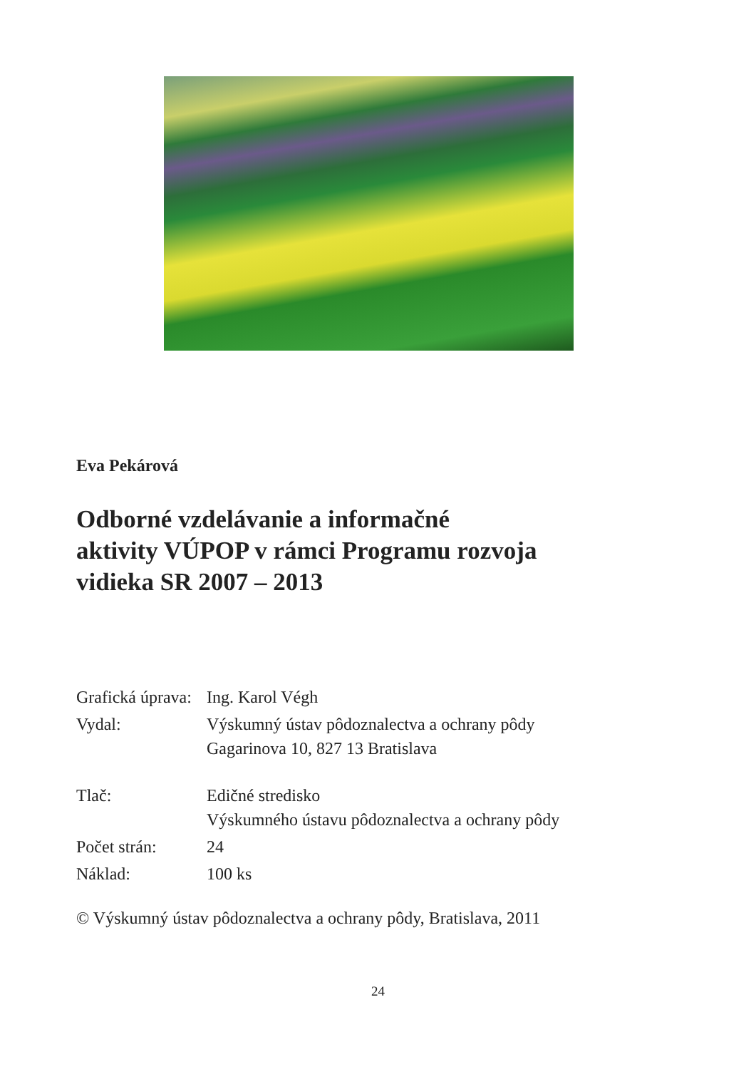Eva Pekárová
Odborné vzdelávanie a informačné
aktivity VÚPOP v rámci Programu rozvoja
vidieka SR 2007 – 2013
| Grafická úprava: | Ing. Karol Végh |
| Vydal: | Výskumný ústav pôdoznalectva a ochrany pôdy Gagarinova 10, 827 13 Bratislava |
| Tlač: | Edičné stredisko Výskumného ústavu pôdoznalectva a ochrany pôdy |
| Počet strán: | 24 |
| Náklad: | 100 ks |
© Výskumný ústav pôdoznalectva a ochrany pôdy, Bratislava, 2011
24